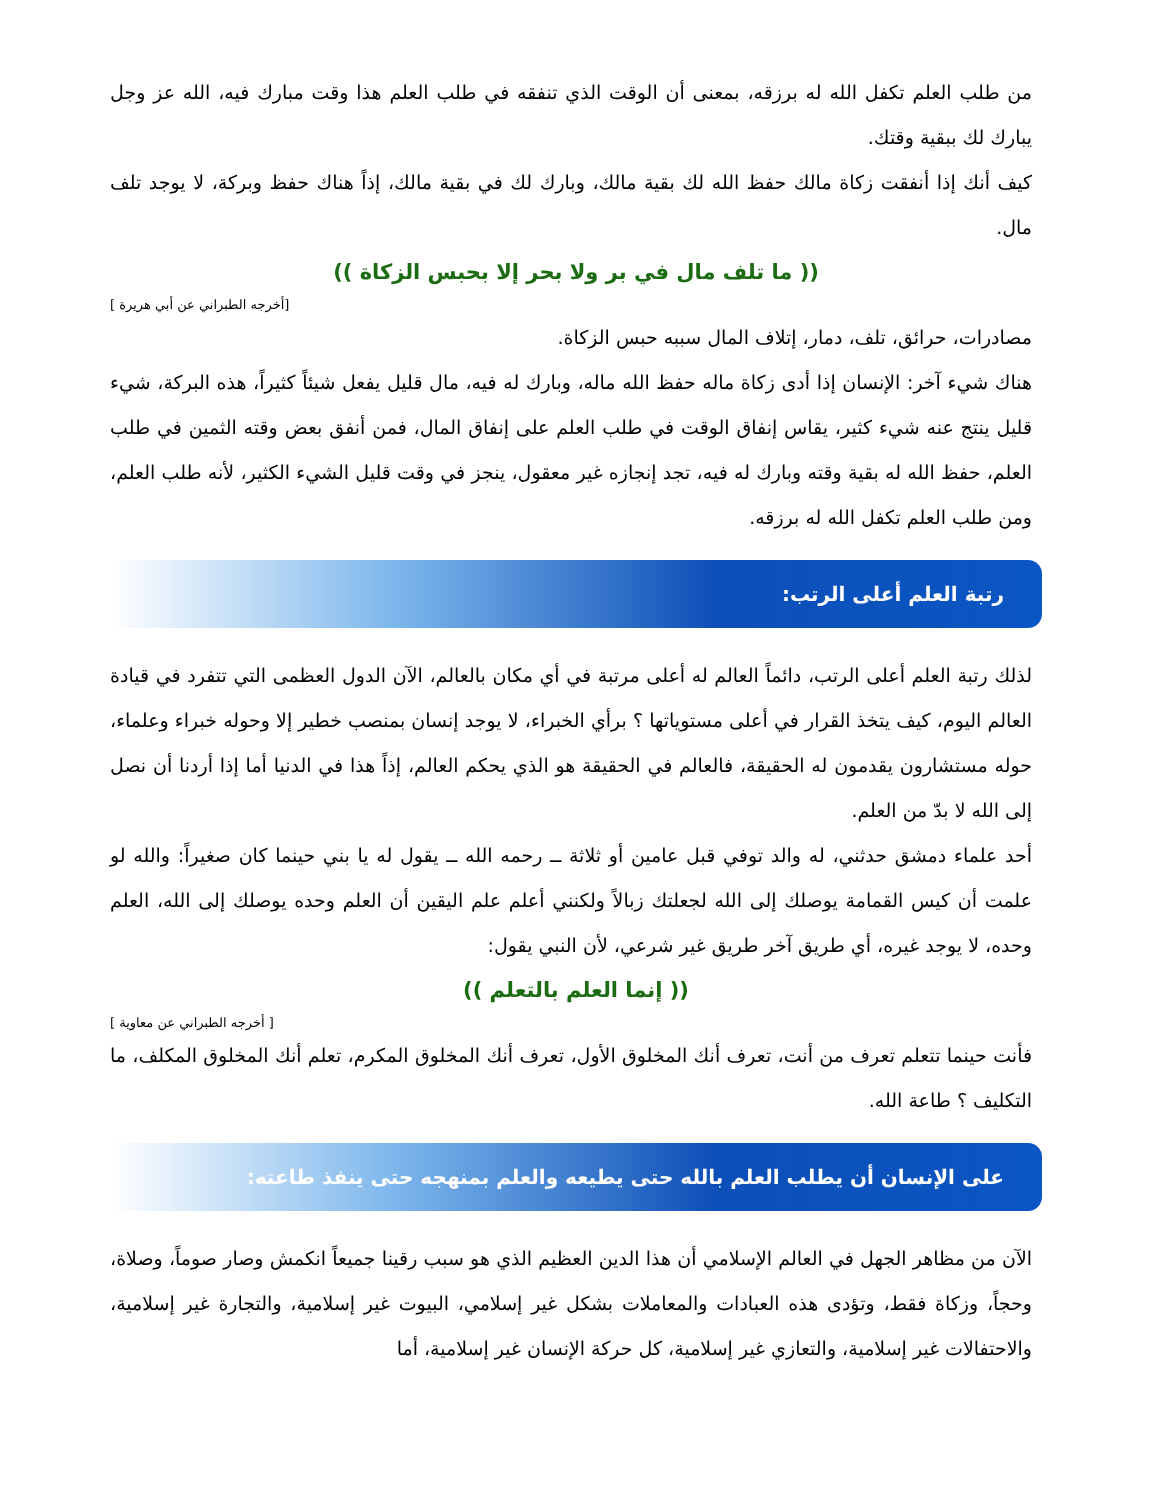من طلب العلم تكفل الله له برزقه، بمعنى أن الوقت الذي تنفقه في طلب العلم هذا وقت مبارك فيه، الله عز وجل يبارك لك ببقية وقتك.
كيف أنك إذا أنفقت زكاة مالك حفظ الله لك بقية مالك، وبارك لك في بقية مالك، إذاً هناك حفظ وبركة، لا يوجد تلف مال.
(( ما تلف مال في بر ولا بحر إلا بحبس الزكاة ))
[أخرجه الطبراني عن أبي هريرة ]
مصادرات، حرائق، تلف، دمار، إتلاف المال سببه حبس الزكاة.
هناك شيء آخر: الإنسان إذا أدى زكاة ماله حفظ الله ماله، وبارك له فيه، مال قليل يفعل شيئاً كثيراً، هذه البركة، شيء قليل ينتج عنه شيء كثير، يقاس إنفاق الوقت في طلب العلم على إنفاق المال، فمن أنفق بعض وقته الثمين في طلب العلم، حفظ الله له بقية وقته وبارك له فيه، تجد إنجازه غير معقول، ينجز في وقت قليل الشيء الكثير، لأنه طلب العلم، ومن طلب العلم تكفل الله له برزقه.
رتبة العلم أعلى الرتب:
لذلك رتبة العلم أعلى الرتب، دائماً العالم له أعلى مرتبة في أي مكان بالعالم، الآن الدول العظمى التي تتفرد في قيادة العالم اليوم، كيف يتخذ القرار في أعلى مستوياتها ؟ برأي الخبراء، لا يوجد إنسان بمنصب خطير إلا وحوله خبراء وعلماء، حوله مستشارون يقدمون له الحقيقة، فالعالم في الحقيقة هو الذي يحكم العالم، إذاً هذا في الدنيا أما إذا أردنا أن نصل إلى الله لا بدّ من العلم.
أحد علماء دمشق حدثني، له والد توفي قبل عامين أو ثلاثة ــ رحمه الله ــ يقول له يا بني حينما كان صغيراً: والله لو علمت أن كيس القمامة يوصلك إلى الله لجعلتك زبالاً ولكنني أعلم علم اليقين أن العلم وحده يوصلك إلى الله، العلم وحده، لا يوجد غيره، أي طريق آخر طريق غير شرعي، لأن النبي يقول:
(( إنما العلم بالتعلم ))
[ أخرجه الطبراني عن معاوية ]
فأنت حينما تتعلم تعرف من أنت، تعرف أنك المخلوق الأول، تعرف أنك المخلوق المكرم، تعلم أنك المخلوق المكلف، ما التكليف ؟ طاعة الله.
على الإنسان أن يطلب العلم بالله حتى يطيعه والعلم بمنهجه حتى ينفذ طاعته:
الآن من مظاهر الجهل في العالم الإسلامي أن هذا الدين العظيم الذي هو سبب رقينا جميعاً انكمش وصار صوماً، وصلاة، وحجاً، وزكاة فقط، وتؤدى هذه العبادات والمعاملات بشكل غير إسلامي، البيوت غير إسلامية، والتجارة غير إسلامية، والاحتفالات غير إسلامية، والتعازي غير إسلامية، كل حركة الإنسان غير إسلامية، أما